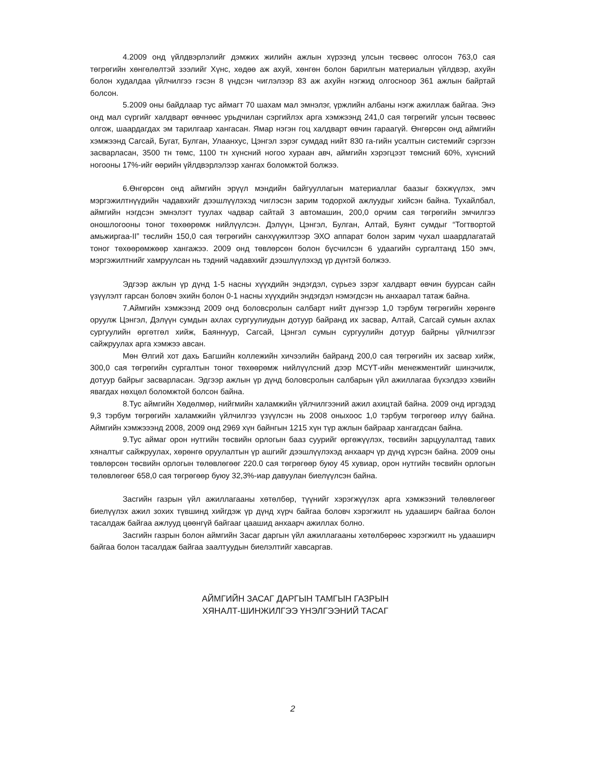4.2009 онд үйлдвэрлэлийг дэмжих жилийн ажлын хүрээнд улсын төсвөөс олгосон 763,0 сая төгрөгийн хөнгөлөлтэй зээлийг Хүнс, хөдөө аж ахуй, хөнгөн болон барилгын материалын үйлдвэр, ахуйн болон худалдаа үйлчилгээ гэсэн 8 үндсэн чиглэлээр 83 аж ахуйн нэгжид олгосноор 361 ажлын байртай болсон.
5.2009 оны байдлаар тус аймагт 70 шахам мал эмнэлэг, үржлийн албаны нэгж ажиллаж байгаа. Энэ онд мал сүргийг халдварт өвчнөөс урьдчилан сэргийлэх арга хэмжээнд 241,0 сая төгрөгийг улсын төсвөөс олгож, шаардагдах эм тарилгаар хангасан. Ямар нэгэн гоц халдварт өвчин гараагүй. Өнгөрсөн онд аймгийн хэмжээнд Сагсай, Бугат, Булган, Улаанхус, Цэнгэл зэрэг сумдад нийт 830 га-гийн усалтын системийг сэргээн засварласан, 3500 тн төмс, 1100 тн хүнсний ногоо хураан авч, аймгийн хэрэгцээт төмсний 60%, хүнсний ногооны 17%-ийг өөрийн үйлдвэрлэлээр хангах боломжтой болжээ.
6.Өнгөрсөн онд аймгийн эрүүл мэндийн байгууллагын материаллаг баазыг бэхжүүлэх, эмч мэргэжилтнүүдийн чадавхийг дээшлүүлэхэд чиглэсэн зарим тодорхой ажлуудыг хийсэн байна. Тухайлбал, аймгийн нэгдсэн эмнэлэгт туулах чадвар сайтай 3 автомашин, 200,0 орчим сая төгрөгийн эмчилгээ оношлогооны тоног төхөөрөмж нийлүүлсэн. Дэлүүн, Цэнгэл, Булган, Алтай, Буянт сумдыг “Тогтвортой амьжиргаа-II” төслийн 150,0 сая төгрөгийн санхүүжилтээр ЭХО аппарат болон зарим чухал шаардлагатай тоног төхөөрөмжөөр хангажээ. 2009 онд төвлөрсөн болон бүсчилсэн 6 удаагийн сургалтанд 150 эмч, мэргэжилтнийг хамруулсан нь тэдний чадавхийг дээшлүүлэхэд үр дүнтэй болжээ.
Эдгээр ажлын үр дүнд 1-5 насны хүүхдийн эндэгдэл, сүрьеэ зэрэг халдварт өвчин буурсан сайн үзүүлэлт гарсан боловч эхийн болон 0-1 насны хүүхдийн эндэгдэл нэмэгдсэн нь анхаарал татаж байна.
7.Аймгийн хэмжээнд 2009 онд боловсролын салбарт нийт дүнгээр 1,0 тэрбум төгрөгийн хөрөнгө оруулж Цэнгэл, Дэлүүн сумдын ахлах сургуулиудын дотуур байранд их засвар, Алтай, Сагсай сумын ахлах сургуулийн өргөтгөл хийж, Баяннуур, Сагсай, Цэнгэл сумын сургуулийн дотуур байрны үйлчилгээг сайжруулах арга хэмжээ авсан.
Мөн Өлгий хот дахь Багшийн коллежийн хичээлийн байранд 200,0 сая төгрөгийн их засвар хийж, 300,0 сая төгрөгийн сургалтын тоног төхөөрөмж нийлүүлсний дээр МСҮТ-ийн менежментийг шинэчилж, дотуур байрыг засварласан. Эдгээр ажлын үр дүнд боловсролын салбарын үйл ажиллагаа бүхэлдээ хэвийн явагдах нөхцөл боломжтой болсон байна.
8.Тус аймгийн Хөдөлмөр, нийгмийн халамжийн үйлчилгээний ажил ахицтай байна. 2009 онд иргэдэд 9,3 тэрбум төгрөгийн халамжийн үйлчилгээ үзүүлсэн нь 2008 оныхоос 1,0 тэрбум төгрөгөөр илүү байна. Аймгийн хэмжэээнд 2008, 2009 онд 2969 хүн байнгын 1215 хүн түр ажлын байраар хангагдсан байна.
9.Тус аймаг орон нутгийн төсвийн орлогын бааз суурийг өргөжүүлэх, төсвийн зарцуулалтад тавих хяналтыг сайжруулах, хөрөнгө оруулалтын үр ашгийг дээшлүүлэхэд анхаарч үр дүнд хүрсэн байна. 2009 оны төвлөрсөн төсвийн орлогын төлөвлөгөөг 220.0 сая төгрөгөөр буюу 45 хувиар, орон нутгийн төсвийн орлогын төлөвлөгөөг 658,0 сая төгрөгөөр буюу 32,3%-иар давуулан биелүүлсэн байна.
Засгийн газрын үйл ажиллагааны хөтөлбөр, түүнийг хэрэгжүүлэх арга хэмжээний төлөвлөгөөг биелүүлэх ажил зохих түвшинд хийгдэж үр дүнд хүрч байгаа боловч хэрэгжилт нь удааширч байгаа болон тасалдаж байгаа ажлууд цөөнгүй байгааг цаашид анхаарч ажиллах болно.
Засгийн газрын болон аймгийн Засаг даргын үйл ажиллагааны хөтөлбөрөөс хэрэгжилт нь удааширч байгаа болон тасалдаж байгаа заалтуудын биелэлтийг хавсаргав.
АЙМГИЙН ЗАСАГ ДАРГЫН ТАМГЫН ГАЗРЫН
ХЯНАЛТ-ШИНЖИЛГЭЭ ҮНЭЛГЭЭНИЙ ТАСАГ
2